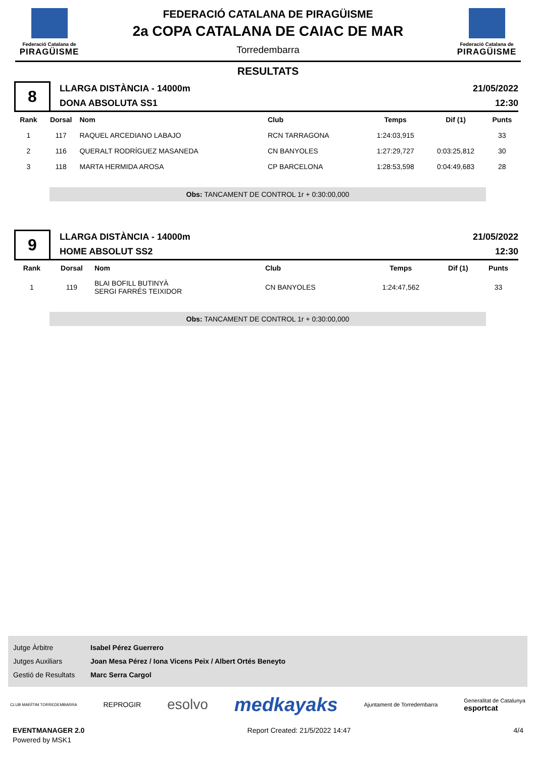Federació Catalana de
PIRAGÜISME
FEDERACIÓ CATALANA DE PIRAGÜISME
2a COPA CATALANA DE CAIAC DE MAR
Torredembarra
Federació Catalana de
PIRAGÜISME
RESULTATS
8
LLARGA DISTÀNCIA - 14000m
DONA ABSOLUTA SS1
21/05/2022
12:30
| Rank | Dorsal | Nom | Club | Temps | Dif (1) | Punts |
| --- | --- | --- | --- | --- | --- | --- |
| 1 | 117 | RAQUEL ARCEDIANO LABAJO | RCN TARRAGONA | 1:24:03,915 | | 33 |
| 2 | 116 | QUERALT RODRÍGUEZ MASANEDA | CN BANYOLES | 1:27:29,727 | 0:03:25,812 | 30 |
| 3 | 118 | MARTA HERMIDA AROSA | CP BARCELONA | 1:28:53,598 | 0:04:49,683 | 28 |
Obs: TANCAMENT DE CONTROL 1r + 0:30:00,000
9
LLARGA DISTÀNCIA - 14000m
HOME ABSOLUT SS2
21/05/2022
12:30
| Rank | Dorsal | Nom | Club | Temps | Dif (1) | Punts |
| --- | --- | --- | --- | --- | --- | --- |
| 1 | 119 | BLAI BOFILL BUTINYÀ SERGI FARRÉS TEIXIDOR | CN BANYOLES | 1:24:47,562 | | 33 |
Obs: TANCAMENT DE CONTROL 1r + 0:30:00,000
Jutge Àrbitre Isabel Pérez Guerrero
Jutges Auxiliars Joan Mesa Pérez / Iona Vicens Peix / Albert Ortés Beneyto
Gestió de Resultats Marc Serra Cargol
CLUB MARÍTIM TORREDEMBARRA REPROGIR esolvo medkayaks Ajuntament de Torredembarra Generalitat de Catalunya
esportcat
EVENTMANAGER 2.0
Powered by MSK1
Report Created: 21/5/2022 14:47
4/4